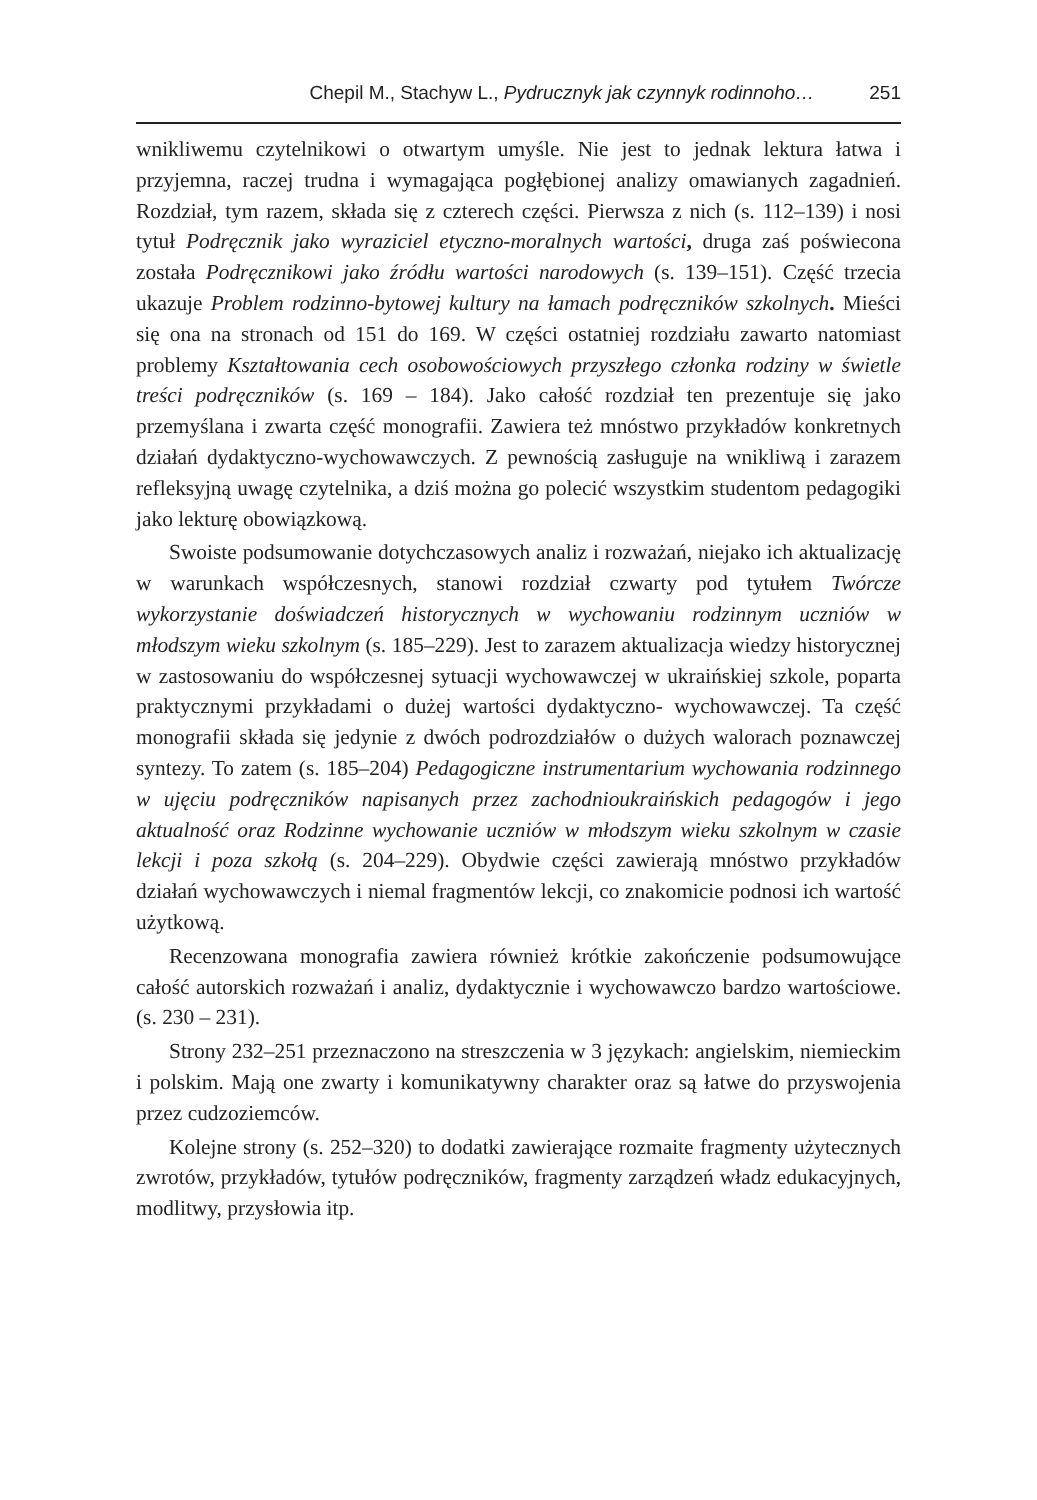Chepil M., Stachyw L., Pydrucznyk jak czynnyk rodinnoho… 251
wnikliwemu czytelnikowi o otwartym umyśle. Nie jest to jednak lektura łatwa i przyjemna, raczej trudna i wymagająca pogłębionej analizy omawianych zagadnień. Rozdział, tym razem, składa się z czterech części. Pierwsza z nich (s. 112–139) i nosi tytuł Podręcznik jako wyraziciel etyczno-moralnych wartości, druga zaś poświecona została Podręcznikowi jako źródłu wartości narodowych (s. 139–151). Część trzecia ukazuje Problem rodzinno-bytowej kultury na łamach podręczników szkolnych. Mieści się ona na stronach od 151 do 169. W części ostatniej rozdziału zawarto natomiast problemy Kształtowania cech osobowościowych przyszłego członka rodziny w świetle treści podręczników (s. 169 – 184). Jako całość rozdział ten prezentuje się jako przemyślana i zwarta część monografii. Zawiera też mnóstwo przykładów konkretnych działań dydaktyczno-wychowawczych. Z pewnością zasługuje na wnikliwą i zarazem refleksyjną uwagę czytelnika, a dziś można go polecić wszystkim studentom pedagogiki jako lekturę obowiązkową.
Swoiste podsumowanie dotychczasowych analiz i rozważań, niejako ich aktualizację w warunkach współczesnych, stanowi rozdział czwarty pod tytułem Twórcze wykorzystanie doświadczeń historycznych w wychowaniu rodzinnym uczniów w młodszym wieku szkolnym (s. 185–229). Jest to zarazem aktualizacja wiedzy historycznej w zastosowaniu do współczesnej sytuacji wychowawczej w ukraińskiej szkole, poparta praktycznymi przykładami o dużej wartości dydaktyczno- wychowawczej. Ta część monografii składa się jedynie z dwóch podrozdziałów o dużych walorach poznawczej syntezy. To zatem (s. 185–204) Pedagogiczne instrumentarium wychowania rodzinnego w ujęciu podręczników napisanych przez zachodnioukraińskich pedagogów i jego aktualność oraz Rodzinne wychowanie uczniów w młodszym wieku szkolnym w czasie lekcji i poza szkołą (s. 204–229). Obydwie części zawierają mnóstwo przykładów działań wychowawczych i niemal fragmentów lekcji, co znakomicie podnosi ich wartość użytkową.
Recenzowana monografia zawiera również krótkie zakończenie podsumowujące całość autorskich rozważań i analiz, dydaktycznie i wychowawczo bardzo wartościowe.(s. 230 – 231).
Strony 232–251 przeznaczono na streszczenia w 3 językach: angielskim, niemieckim i polskim. Mają one zwarty i komunikatywny charakter oraz są łatwe do przyswojenia przez cudzoziemców.
Kolejne strony (s. 252–320) to dodatki zawierające rozmaite fragmenty użytecznych zwrotów, przykładów, tytułów podręczników, fragmenty zarządzeń władz edukacyjnych, modlitwy, przysłowia itp.